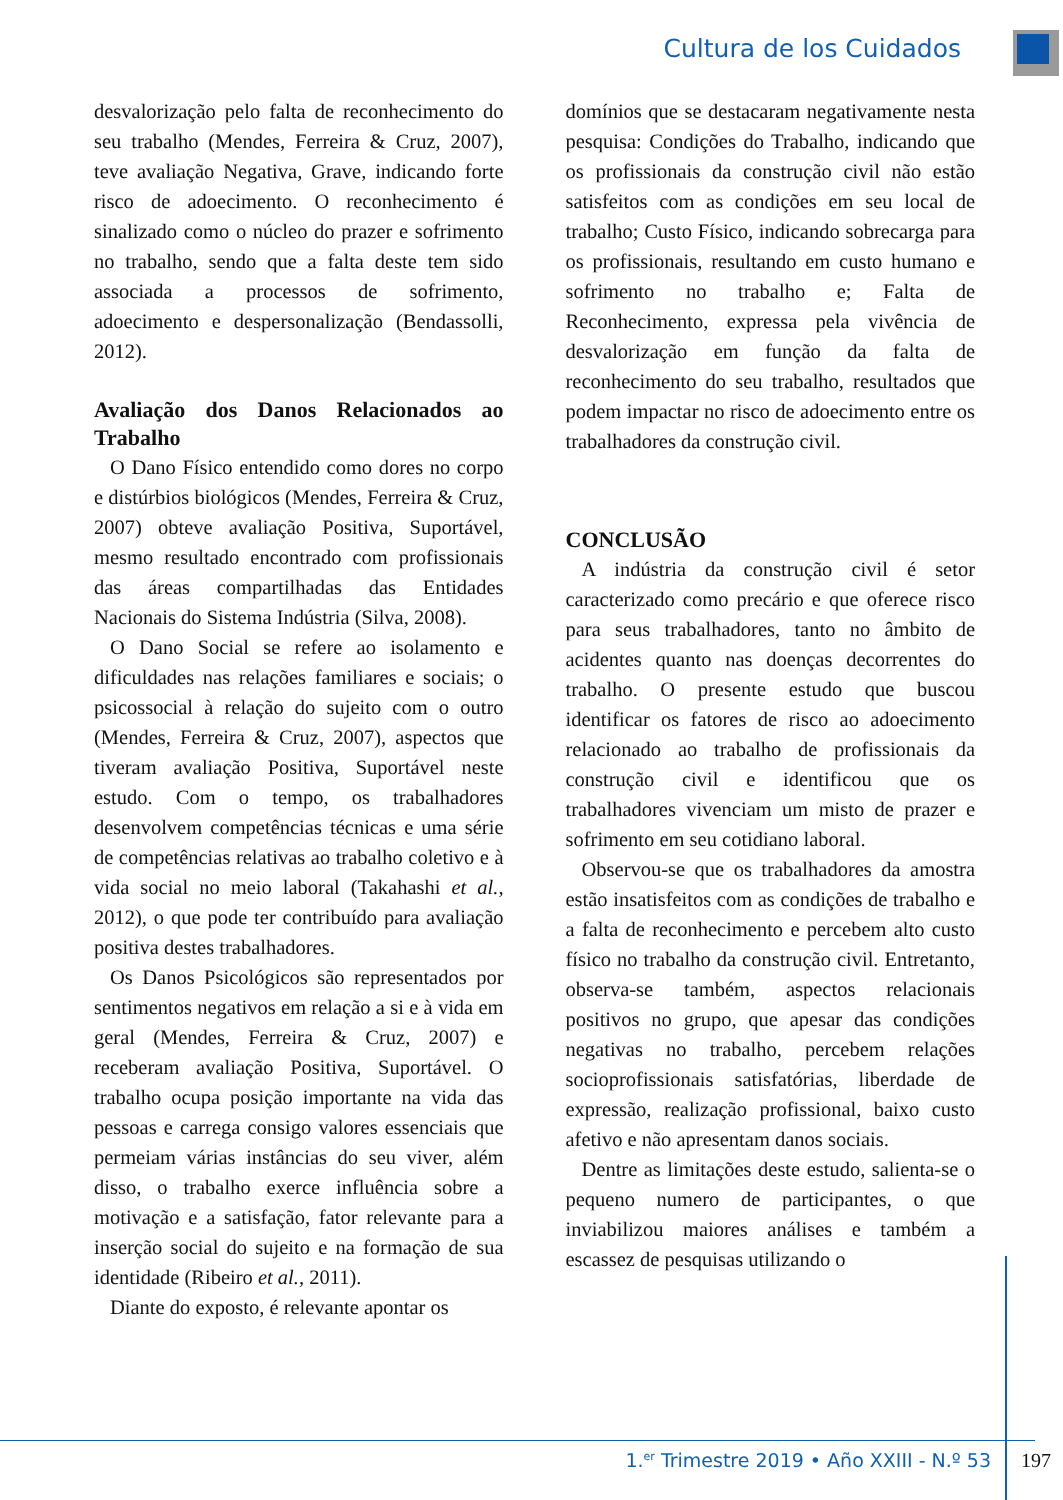Cultura de los Cuidados
desvalorização pelo falta de reconhecimento do seu trabalho (Mendes, Ferreira & Cruz, 2007), teve avaliação Negativa, Grave, indicando forte risco de adoecimento. O reconhecimento é sinalizado como o núcleo do prazer e sofrimento no trabalho, sendo que a falta deste tem sido associada a processos de sofrimento, adoecimento e despersonalização (Bendassolli, 2012).
Avaliação dos Danos Relacionados ao Trabalho
O Dano Físico entendido como dores no corpo e distúrbios biológicos (Mendes, Ferreira & Cruz, 2007) obteve avaliação Positiva, Suportável, mesmo resultado encontrado com profissionais das áreas compartilhadas das Entidades Nacionais do Sistema Indústria (Silva, 2008).
O Dano Social se refere ao isolamento e dificuldades nas relações familiares e sociais; o psicossocial à relação do sujeito com o outro (Mendes, Ferreira & Cruz, 2007), aspectos que tiveram avaliação Positiva, Suportável neste estudo. Com o tempo, os trabalhadores desenvolvem competências técnicas e uma série de competências relativas ao trabalho coletivo e à vida social no meio laboral (Takahashi et al., 2012), o que pode ter contribuído para avaliação positiva destes trabalhadores.
Os Danos Psicológicos são representados por sentimentos negativos em relação a si e à vida em geral (Mendes, Ferreira & Cruz, 2007) e receberam avaliação Positiva, Suportável. O trabalho ocupa posição importante na vida das pessoas e carrega consigo valores essenciais que permeiam várias instâncias do seu viver, além disso, o trabalho exerce influência sobre a motivação e a satisfação, fator relevante para a inserção social do sujeito e na formação de sua identidade (Ribeiro et al., 2011).
Diante do exposto, é relevante apontar os
domínios que se destacaram negativamente nesta pesquisa: Condições do Trabalho, indicando que os profissionais da construção civil não estão satisfeitos com as condições em seu local de trabalho; Custo Físico, indicando sobrecarga para os profissionais, resultando em custo humano e sofrimento no trabalho e; Falta de Reconhecimento, expressa pela vivência de desvalorização em função da falta de reconhecimento do seu trabalho, resultados que podem impactar no risco de adoecimento entre os trabalhadores da construção civil.
CONCLUSÃO
A indústria da construção civil é setor caracterizado como precário e que oferece risco para seus trabalhadores, tanto no âmbito de acidentes quanto nas doenças decorrentes do trabalho. O presente estudo que buscou identificar os fatores de risco ao adoecimento relacionado ao trabalho de profissionais da construção civil e identificou que os trabalhadores vivenciam um misto de prazer e sofrimento em seu cotidiano laboral.
Observou-se que os trabalhadores da amostra estão insatisfeitos com as condições de trabalho e a falta de reconhecimento e percebem alto custo físico no trabalho da construção civil. Entretanto, observa-se também, aspectos relacionais positivos no grupo, que apesar das condições negativas no trabalho, percebem relações socioprofissionais satisfatórias, liberdade de expressão, realização profissional, baixo custo afetivo e não apresentam danos sociais.
Dentre as limitações deste estudo, salienta-se o pequeno numero de participantes, o que inviabilizou maiores análises e também a escassez de pesquisas utilizando o
1.<sup>er</sup> Trimestre 2019 • Año XXIII - N.º 53
197